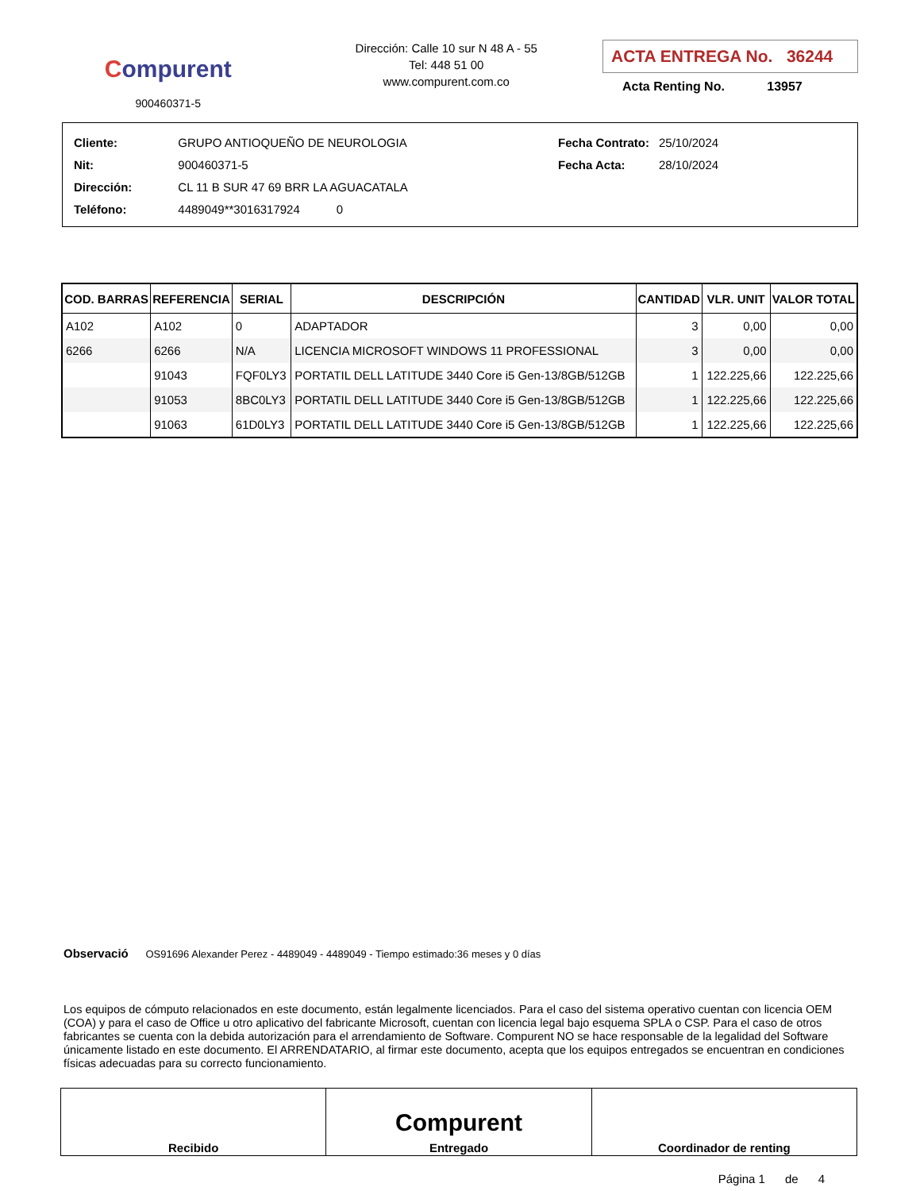Compurent
900460371-5
Dirección: Calle 10 sur N 48 A - 55
Tel: 448 51 00
www.compurent.com.co
ACTA ENTREGA No. 36244
Acta Renting No. 13957
| Cliente: | GRUPO ANTIOQUEÑO DE NEUROLOGIA |
| Nit: | 900460371-5 |
| Dirección: | CL 11 B SUR 47 69 BRR LA AGUACATALA |
| Teléfono: | 4489049**3016317924 0 |
| Fecha Contrato: | 25/10/2024 |
| Fecha Acta: | 28/10/2024 |
| COD. BARRAS | REFERENCIA | SERIAL | DESCRIPCIÓN | CANTIDAD | VLR. UNIT | VALOR TOTAL |
| --- | --- | --- | --- | --- | --- | --- |
| A102 | A102 | 0 | ADAPTADOR | 3 | 0,00 | 0,00 |
| 6266 | 6266 | N/A | LICENCIA MICROSOFT WINDOWS 11 PROFESSIONAL | 3 | 0,00 | 0,00 |
| | 91043 | FQF0LY3 | PORTATIL DELL LATITUDE 3440 Core i5 Gen-13/8GB/512GB | 1 | 122.225,66 | 122.225,66 |
| | 91053 | 8BC0LY3 | PORTATIL DELL LATITUDE 3440 Core i5 Gen-13/8GB/512GB | 1 | 122.225,66 | 122.225,66 |
| | 91063 | 61D0LY3 | PORTATIL DELL LATITUDE 3440 Core i5 Gen-13/8GB/512GB | 1 | 122.225,66 | 122.225,66 |
Observació OS91696 Alexander Perez - 4489049 - 4489049 - Tiempo estimado:36 meses y 0 días
Los equipos de cómputo relacionados en este documento, están legalmente licenciados. Para el caso del sistema operativo cuentan con licencia OEM (COA) y para el caso de Office u otro aplicativo del fabricante Microsoft, cuentan con licencia legal bajo esquema SPLA o CSP. Para el caso de otros fabricantes se cuenta con la debida autorización para el arrendamiento de Software. Compurent NO se hace responsable de la legalidad del Software únicamente listado en este documento. El ARRENDATARIO, al firmar este documento, acepta que los equipos entregados se encuentran en condiciones físicas adecuadas para su correcto funcionamiento.
| Recibido | Compurent Entregado | Coordinador de renting |
Página 1 de 4